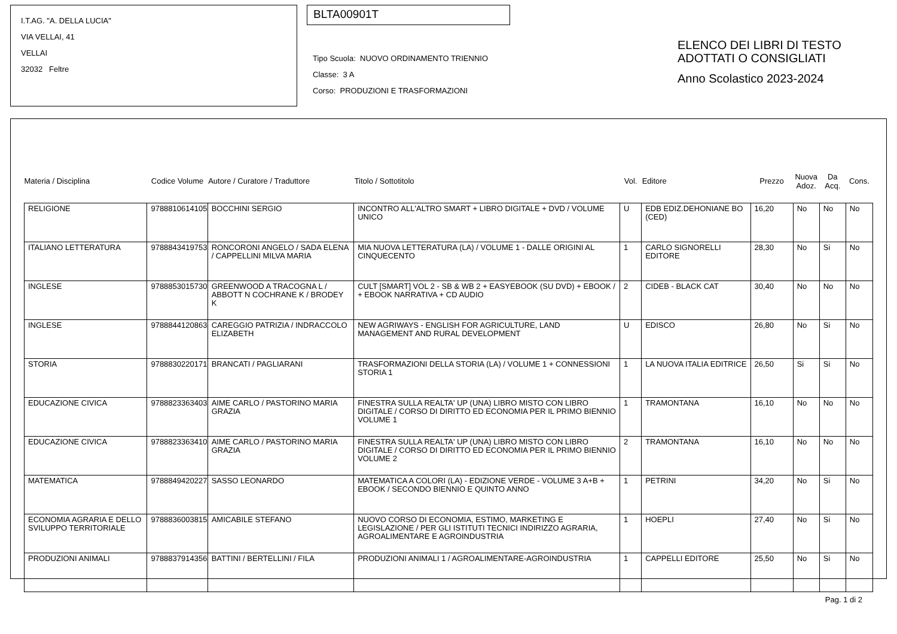I.T.AG. "A. DELLA LUCIA"
VIA VELLAI, 41
VELLAI
32032 Feltre
BLTA00901T
Tipo Scuola: NUOVO ORDINAMENTO TRIENNIO
Classe: 3 A
Corso: PRODUZIONI E TRASFORMAZIONI
ELENCO DEI LIBRI DI TESTO
ADOTTATI O CONSIGLIATI
Anno Scolastico 2023-2024
| Materia / Disciplina | Codice Volume | Autore / Curatore / Traduttore | Titolo / Sottotitolo | Vol. | Editore | Prezzo | Nuova Adoz. | Da Acq. | Cons. |
| --- | --- | --- | --- | --- | --- | --- | --- | --- | --- |
| RELIGIONE | 9788810614105 | BOCCHINI SERGIO | INCONTRO ALL'ALTRO SMART + LIBRO DIGITALE + DVD / VOLUME UNICO | U | EDB EDIZ.DEHONIANE BO (CED) | 16,20 | No | No | No |
| ITALIANO LETTERATURA | 9788843419753 | RONCORONI ANGELO / SADA ELENA / CAPPELLINI MILVA MARIA | MIA NUOVA LETTERATURA (LA) / VOLUME 1 - DALLE ORIGINI AL CINQUECENTO | 1 | CARLO SIGNORELLI EDITORE | 28,30 | No | Si | No |
| INGLESE | 9788853015730 | GREENWOOD A TRACOGNA L / ABBOTT N COCHRANE K / BRODEY K | CULT [SMART] VOL 2 - SB & WB 2 + EASYEBOOK (SU DVD) + EBOOK / + EBOOK NARRATIVA + CD AUDIO | 2 | CIDEB - BLACK CAT | 30,40 | No | No | No |
| INGLESE | 9788844120863 | CAREGGIO PATRIZIA / INDRACCOLO ELIZABETH | NEW AGRIWAYS - ENGLISH FOR AGRICULTURE, LAND MANAGEMENT AND RURAL DEVELOPMENT | U | EDISCO | 26,80 | No | Si | No |
| STORIA | 9788830220171 | BRANCATI / PAGLIARANI | TRASFORMAZIONI DELLA STORIA (LA) / VOLUME 1 + CONNESSIONI STORIA 1 | 1 | LA NUOVA ITALIA EDITRICE | 26,50 | Si | Si | No |
| EDUCAZIONE CIVICA | 9788823363403 | AIME CARLO / PASTORINO MARIA GRAZIA | FINESTRA SULLA REALTA' UP (UNA) LIBRO MISTO CON LIBRO DIGITALE / CORSO DI DIRITTO ED ECONOMIA PER IL PRIMO BIENNIO VOLUME 1 | 1 | TRAMONTANA | 16,10 | No | No | No |
| EDUCAZIONE CIVICA | 9788823363410 | AIME CARLO / PASTORINO MARIA GRAZIA | FINESTRA SULLA REALTA' UP (UNA) LIBRO MISTO CON LIBRO DIGITALE / CORSO DI DIRITTO ED ECONOMIA PER IL PRIMO BIENNIO VOLUME 2 | 2 | TRAMONTANA | 16,10 | No | No | No |
| MATEMATICA | 9788849420227 | SASSO LEONARDO | MATEMATICA A COLORI (LA) - EDIZIONE VERDE - VOLUME 3 A+B + EBOOK / SECONDO BIENNIO E QUINTO ANNO | 1 | PETRINI | 34,20 | No | Si | No |
| ECONOMIA AGRARIA E DELLO SVILUPPO TERRITORIALE | 9788836003815 | AMICABILE STEFANO | NUOVO CORSO DI ECONOMIA, ESTIMO, MARKETING E LEGISLAZIONE / PER GLI ISTITUTI TECNICI INDIRIZZO AGRARIA, AGROALIMENTARE E AGROINDUSTRIA | 1 | HOEPLI | 27,40 | No | Si | No |
| PRODUZIONI ANIMALI | 9788837914356 | BATTINI / BERTELLINI / FILA | PRODUZIONI ANIMALI 1 / AGROALIMENTARE-AGROINDUSTRIA | 1 | CAPPELLI EDITORE | 25,50 | No | Si | No |
Pag. 1 di 2